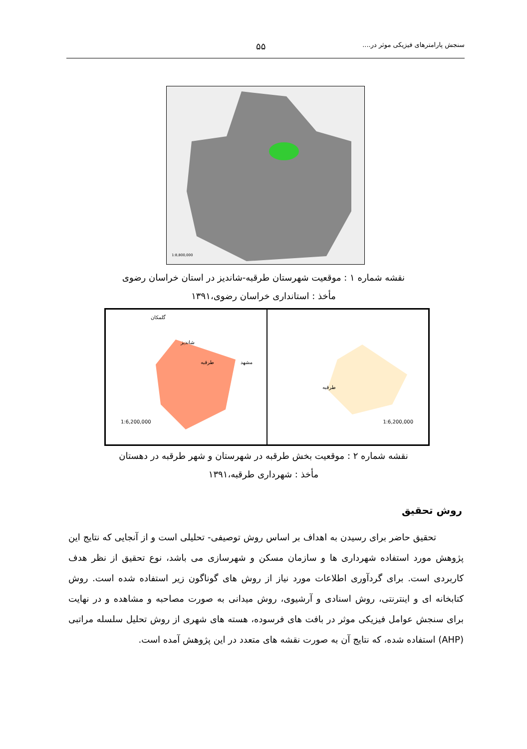سنجش پارامترهای فیزیکی موثر در.... ۵۵
1:8,800,000
نقشه شماره ۱ : موقعیت شهرستان طرقبه-شاندیز در استان خراسان رضوی
مأخذ : استانداری خراسان رضوی،۱۳۹۱
1:6,200,000
طرقبه
1:6,200,000
گلمکان
شاندیز
طرقبه مشهد
نقشه شماره ۲ : موقعیت بخش طرقبه در شهرستان و شهر طرقبه در دهستان
مأخذ : شهرداری طرقبه،۱۳۹۱
روش تحقیق
تحقیق حاضر برای رسیدن به اهداف بر اساس روش توصیفی- تحلیلی است و از آنجایی که نتایج این پژوهش مورد استفاده شهرداری ها و سازمان مسکن و شهرسازی می باشد، نوع تحقیق از نظر هدف کاربردی است. برای گردآوری اطلاعات مورد نیاز از روش های گوناگون زیر استفاده شده است. روش کتابخانه ای و اینترنتی، روش اسنادی و آرشیوی، روش میدانی به صورت مصاحبه و مشاهده و در نهایت برای سنجش عوامل فیزیکی موثر در بافت های فرسوده، هسته های شهری از روش تحلیل سلسله مراتبی (AHP) استفاده شده، که نتایج آن به صورت نقشه های متعدد در این پژوهش آمده است.